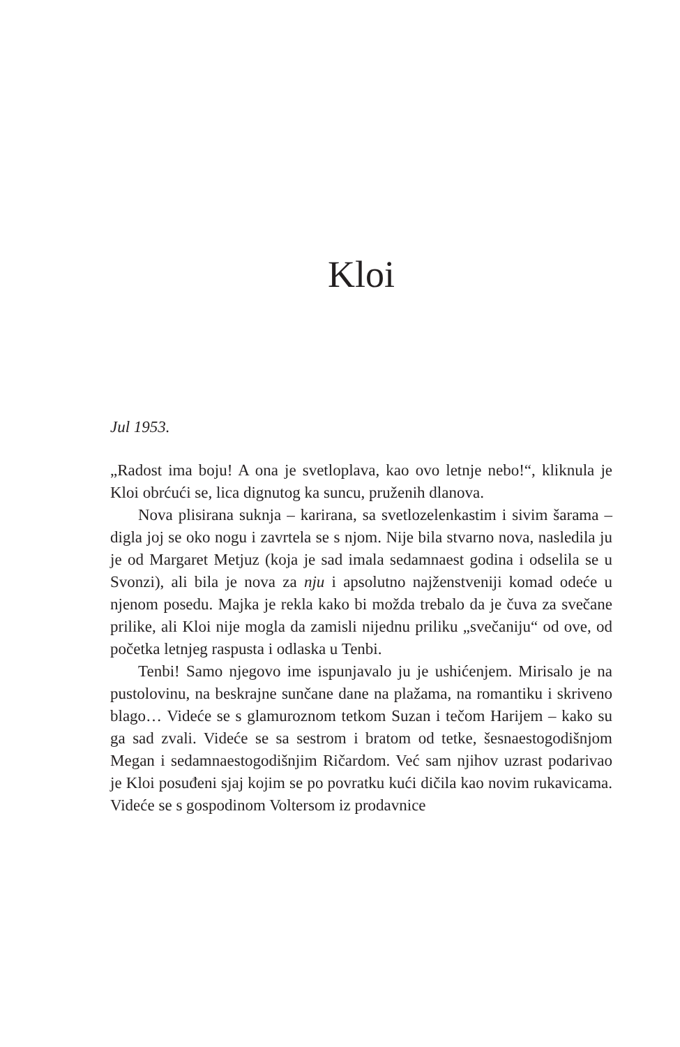Kloi
Jul 1953.
„Radost ima boju! A ona je svetloplava, kao ovo letnje nebo!“, kliknula je Kloi obrćući se, lica dignutog ka suncu, pruženih dlanova.
Nova plisirana suknja – karirana, sa svetlozelenkastim i sivim šarama – digla joj se oko nogu i zavrtela se s njom. Nije bila stvarno nova, nasledila ju je od Margaret Metjuz (koja je sad imala sedamnaest godina i odselila se u Svonzi), ali bila je nova za nju i apsolutno najženstveniji komad odeće u njenom posedu. Majka je rekla kako bi možda trebalo da je čuva za svečane prilike, ali Kloi nije mogla da zamisli nijednu priliku „svečaniju“ od ove, od početka letnjeg raspusta i odlaska u Tenbi.
Tenbi! Samo njegovo ime ispunjavalo ju je ushićenjem. Mirisalo je na pustolovinu, na beskrajne sunčane dane na plažama, na romantiku i skriveno blago… Videće se s glamuroznom tetkom Suzan i tečom Harijem – kako su ga sad zvali. Videće se sa sestrom i bratom od tetke, šesnaestogodišnjom Megan i sedamnaestogodišnjim Ričardom. Već sam njihov uzrast podarivao je Kloi posuđeni sjaj kojim se po povratku kući dičila kao novim rukavicama. Videće se s gospodinom Voltersom iz prodavnice